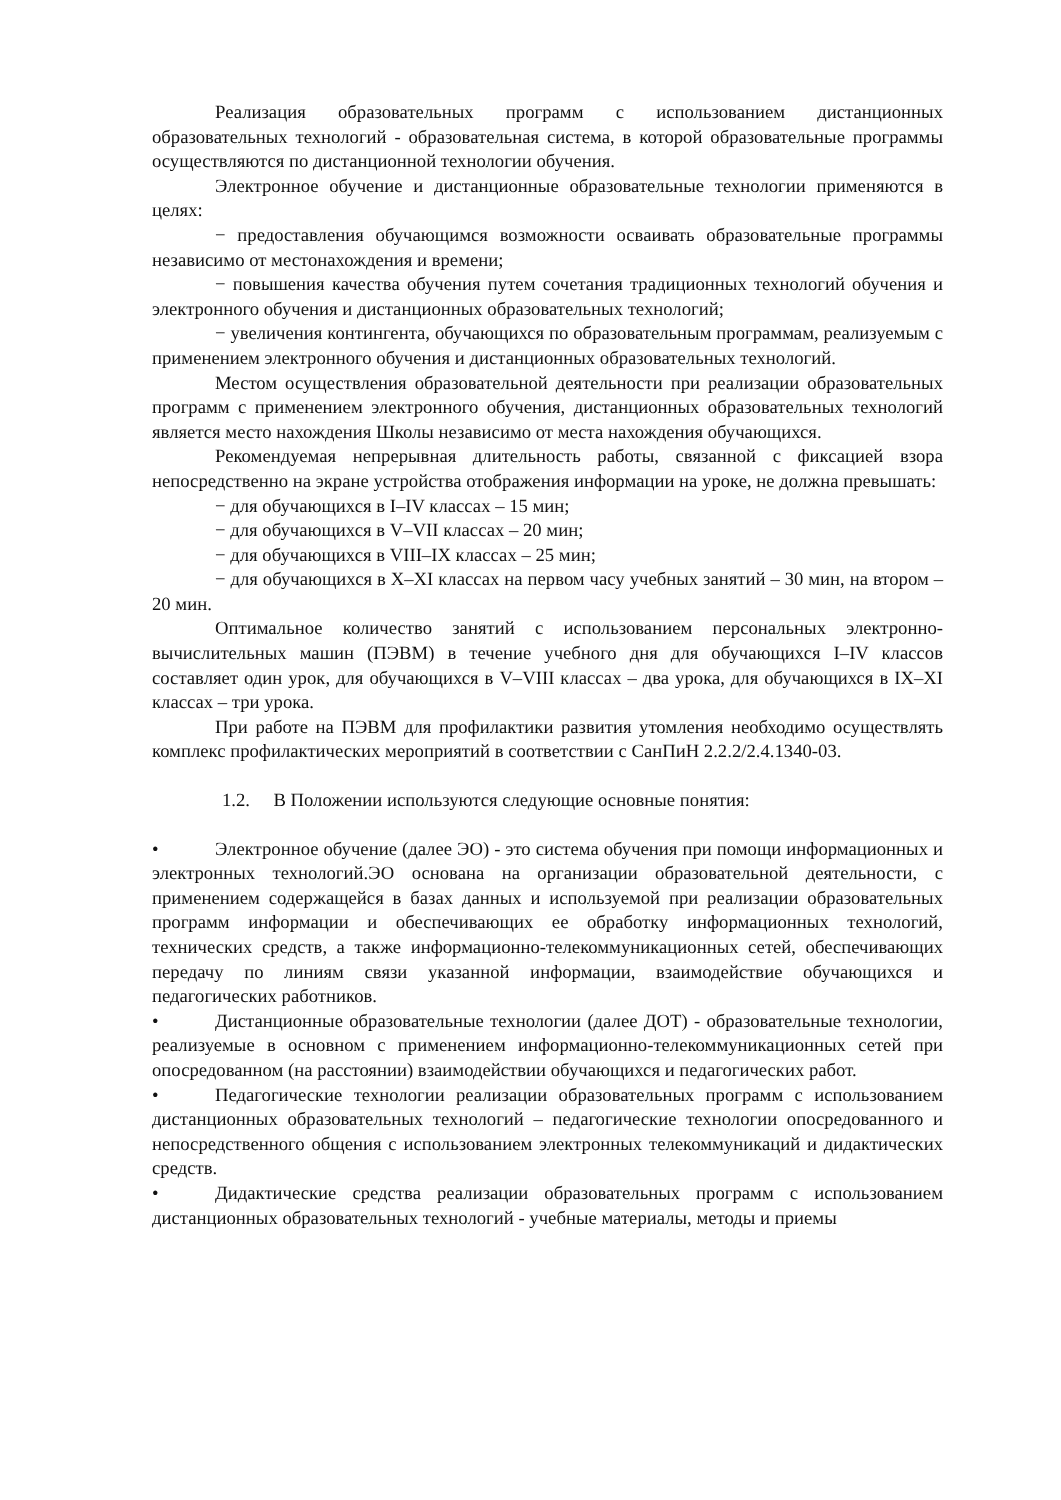Реализация образовательных программ с использованием дистанционных образовательных технологий - образовательная система, в которой образовательные программы осуществляются по дистанционной технологии обучения.
Электронное обучение и дистанционные образовательные технологии применяются в целях:
− предоставления обучающимся возможности осваивать образовательные программы независимо от местонахождения и времени;
− повышения качества обучения путем сочетания традиционных технологий обучения и электронного обучения и дистанционных образовательных технологий;
− увеличения контингента, обучающихся по образовательным программам, реализуемым с применением электронного обучения и дистанционных образовательных технологий.
Местом осуществления образовательной деятельности при реализации образовательных программ с применением электронного обучения, дистанционных образовательных технологий является место нахождения Школы независимо от места нахождения обучающихся.
Рекомендуемая непрерывная длительность работы, связанной с фиксацией взора непосредственно на экране устройства отображения информации на уроке, не должна превышать:
− для обучающихся в I–IV классах – 15 мин;
− для обучающихся в V–VII классах – 20 мин;
− для обучающихся в VIII–IX классах – 25 мин;
− для обучающихся в X–XI классах на первом часу учебных занятий – 30 мин, на втором – 20 мин.
Оптимальное количество занятий с использованием персональных электронно-вычислительных машин (ПЭВМ) в течение учебного дня для обучающихся I–IV классов составляет один урок, для обучающихся в V–VIII классах – два урока, для обучающихся в IX–XI классах – три урока.
При работе на ПЭВМ для профилактики развития утомления необходимо осуществлять комплекс профилактических мероприятий в соответствии с СанПиН 2.2.2/2.4.1340-03.
1.2. В Положении используются следующие основные понятия:
• Электронное обучение (далее ЭО) - это система обучения при помощи информационных и электронных технологий.ЭО основана на организации образовательной деятельности, с применением содержащейся в базах данных и используемой при реализации образовательных программ информации и обеспечивающих ее обработку информационных технологий, технических средств, а также информационно-телекоммуникационных сетей, обеспечивающих передачу по линиям связи указанной информации, взаимодействие обучающихся и педагогических работников.
• Дистанционные образовательные технологии (далее ДОТ) - образовательные технологии, реализуемые в основном с применением информационно-телекоммуникационных сетей при опосредованном (на расстоянии) взаимодействии обучающихся и педагогических работ.
• Педагогические технологии реализации образовательных программ с использованием дистанционных образовательных технологий – педагогические технологии опосредованного и непосредственного общения с использованием электронных телекоммуникаций и дидактических средств.
• Дидактические средства реализации образовательных программ с использованием дистанционных образовательных технологий - учебные материалы, методы и приемы